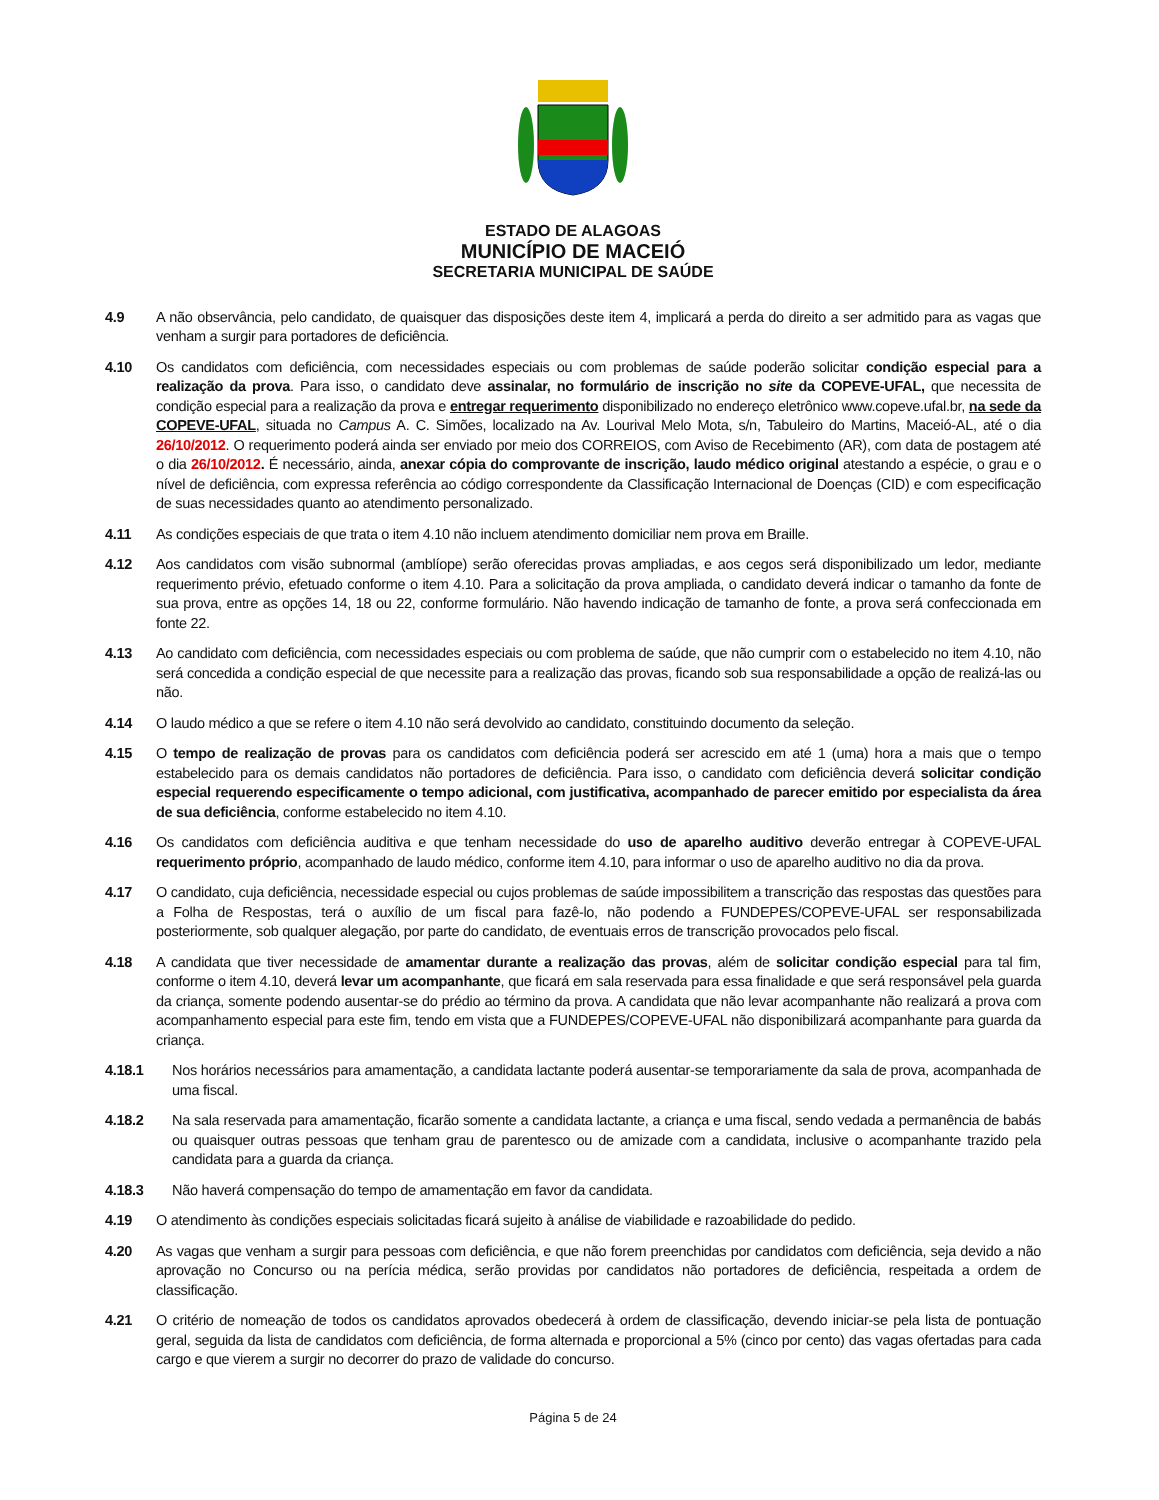ESTADO DE ALAGOAS
MUNICÍPIO DE MACEIÓ
SECRETARIA MUNICIPAL DE SAÚDE
4.9 A não observância, pelo candidato, de quaisquer das disposições deste item 4, implicará a perda do direito a ser admitido para as vagas que venham a surgir para portadores de deficiência.
4.10 Os candidatos com deficiência, com necessidades especiais ou com problemas de saúde poderão solicitar condição especial para a realização da prova. Para isso, o candidato deve assinalar, no formulário de inscrição no site da COPEVE-UFAL, que necessita de condição especial para a realização da prova e entregar requerimento disponibilizado no endereço eletrônico www.copeve.ufal.br, na sede da COPEVE-UFAL, situada no Campus A. C. Simões, localizado na Av. Lourival Melo Mota, s/n, Tabuleiro do Martins, Maceió-AL, até o dia 26/10/2012. O requerimento poderá ainda ser enviado por meio dos CORREIOS, com Aviso de Recebimento (AR), com data de postagem até o dia 26/10/2012. É necessário, ainda, anexar cópia do comprovante de inscrição, laudo médico original atestando a espécie, o grau e o nível de deficiência, com expressa referência ao código correspondente da Classificação Internacional de Doenças (CID) e com especificação de suas necessidades quanto ao atendimento personalizado.
4.11 As condições especiais de que trata o item 4.10 não incluem atendimento domiciliar nem prova em Braille.
4.12 Aos candidatos com visão subnormal (amblíope) serão oferecidas provas ampliadas, e aos cegos será disponibilizado um ledor, mediante requerimento prévio, efetuado conforme o item 4.10. Para a solicitação da prova ampliada, o candidato deverá indicar o tamanho da fonte de sua prova, entre as opções 14, 18 ou 22, conforme formulário. Não havendo indicação de tamanho de fonte, a prova será confeccionada em fonte 22.
4.13 Ao candidato com deficiência, com necessidades especiais ou com problema de saúde, que não cumprir com o estabelecido no item 4.10, não será concedida a condição especial de que necessite para a realização das provas, ficando sob sua responsabilidade a opção de realizá-las ou não.
4.14 O laudo médico a que se refere o item 4.10 não será devolvido ao candidato, constituindo documento da seleção.
4.15 O tempo de realização de provas para os candidatos com deficiência poderá ser acrescido em até 1 (uma) hora a mais que o tempo estabelecido para os demais candidatos não portadores de deficiência. Para isso, o candidato com deficiência deverá solicitar condição especial requerendo especificamente o tempo adicional, com justificativa, acompanhado de parecer emitido por especialista da área de sua deficiência, conforme estabelecido no item 4.10.
4.16 Os candidatos com deficiência auditiva e que tenham necessidade do uso de aparelho auditivo deverão entregar à COPEVE-UFAL requerimento próprio, acompanhado de laudo médico, conforme item 4.10, para informar o uso de aparelho auditivo no dia da prova.
4.17 O candidato, cuja deficiência, necessidade especial ou cujos problemas de saúde impossibilitem a transcrição das respostas das questões para a Folha de Respostas, terá o auxílio de um fiscal para fazê-lo, não podendo a FUNDEPES/COPEVE-UFAL ser responsabilizada posteriormente, sob qualquer alegação, por parte do candidato, de eventuais erros de transcrição provocados pelo fiscal.
4.18 A candidata que tiver necessidade de amamentar durante a realização das provas, além de solicitar condição especial para tal fim, conforme o item 4.10, deverá levar um acompanhante, que ficará em sala reservada para essa finalidade e que será responsável pela guarda da criança, somente podendo ausentar-se do prédio ao término da prova. A candidata que não levar acompanhante não realizará a prova com acompanhamento especial para este fim, tendo em vista que a FUNDEPES/COPEVE-UFAL não disponibilizará acompanhante para guarda da criança.
4.18.1 Nos horários necessários para amamentação, a candidata lactante poderá ausentar-se temporariamente da sala de prova, acompanhada de uma fiscal.
4.18.2 Na sala reservada para amamentação, ficarão somente a candidata lactante, a criança e uma fiscal, sendo vedada a permanência de babás ou quaisquer outras pessoas que tenham grau de parentesco ou de amizade com a candidata, inclusive o acompanhante trazido pela candidata para a guarda da criança.
4.18.3 Não haverá compensação do tempo de amamentação em favor da candidata.
4.19 O atendimento às condições especiais solicitadas ficará sujeito à análise de viabilidade e razoabilidade do pedido.
4.20 As vagas que venham a surgir para pessoas com deficiência, e que não forem preenchidas por candidatos com deficiência, seja devido a não aprovação no Concurso ou na perícia médica, serão providas por candidatos não portadores de deficiência, respeitada a ordem de classificação.
4.21 O critério de nomeação de todos os candidatos aprovados obedecerá à ordem de classificação, devendo iniciar-se pela lista de pontuação geral, seguida da lista de candidatos com deficiência, de forma alternada e proporcional a 5% (cinco por cento) das vagas ofertadas para cada cargo e que vierem a surgir no decorrer do prazo de validade do concurso.
Página 5 de 24